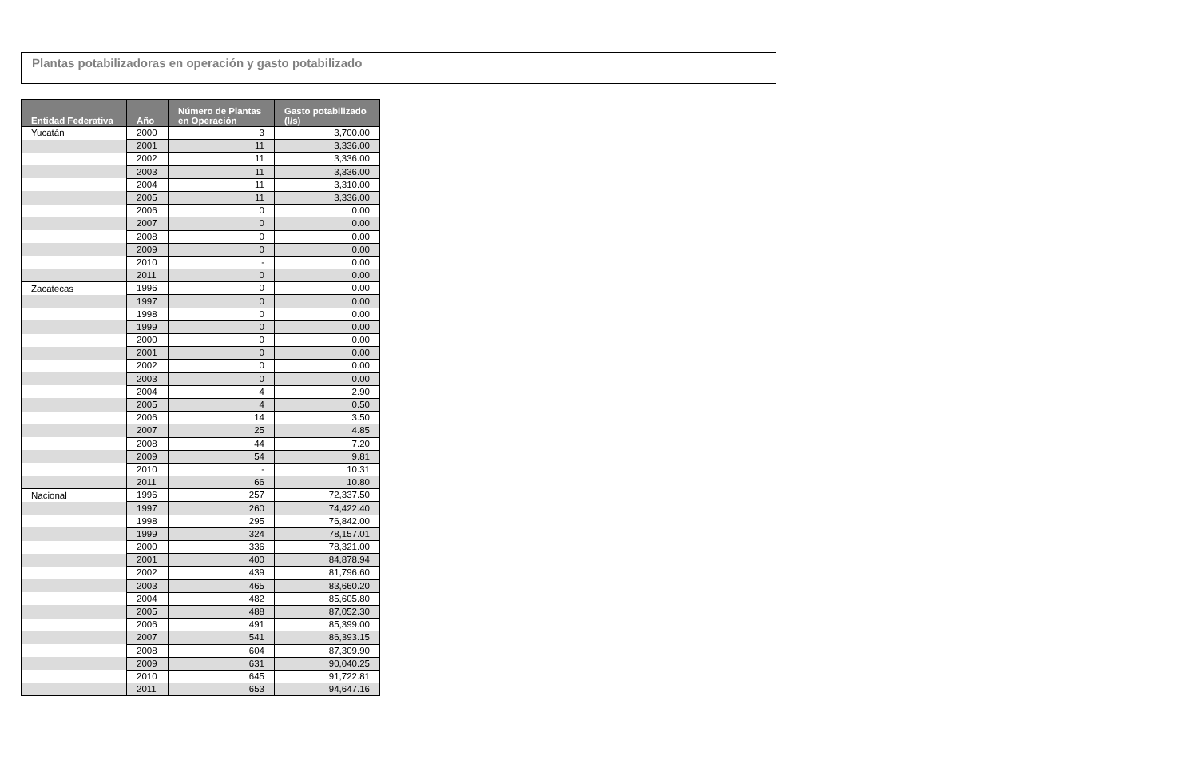Plantas potabilizadoras en operación y gasto potabilizado
| Entidad Federativa | Año | Número de Plantas en Operación | Gasto potabilizado (l/s) |
| --- | --- | --- | --- |
| Yucatán | 2000 | 3 | 3,700.00 |
| | 2001 | 11 | 3,336.00 |
| | 2002 | 11 | 3,336.00 |
| | 2003 | 11 | 3,336.00 |
| | 2004 | 11 | 3,310.00 |
| | 2005 | 11 | 3,336.00 |
| | 2006 | 0 | 0.00 |
| | 2007 | 0 | 0.00 |
| | 2008 | 0 | 0.00 |
| | 2009 | 0 | 0.00 |
| | 2010 | - | 0.00 |
| | 2011 | 0 | 0.00 |
| Zacatecas | 1996 | 0 | 0.00 |
| | 1997 | 0 | 0.00 |
| | 1998 | 0 | 0.00 |
| | 1999 | 0 | 0.00 |
| | 2000 | 0 | 0.00 |
| | 2001 | 0 | 0.00 |
| | 2002 | 0 | 0.00 |
| | 2003 | 0 | 0.00 |
| | 2004 | 4 | 2.90 |
| | 2005 | 4 | 0.50 |
| | 2006 | 14 | 3.50 |
| | 2007 | 25 | 4.85 |
| | 2008 | 44 | 7.20 |
| | 2009 | 54 | 9.81 |
| | 2010 | - | 10.31 |
| | 2011 | 66 | 10.80 |
| Nacional | 1996 | 257 | 72,337.50 |
| | 1997 | 260 | 74,422.40 |
| | 1998 | 295 | 76,842.00 |
| | 1999 | 324 | 78,157.01 |
| | 2000 | 336 | 78,321.00 |
| | 2001 | 400 | 84,878.94 |
| | 2002 | 439 | 81,796.60 |
| | 2003 | 465 | 83,660.20 |
| | 2004 | 482 | 85,605.80 |
| | 2005 | 488 | 87,052.30 |
| | 2006 | 491 | 85,399.00 |
| | 2007 | 541 | 86,393.15 |
| | 2008 | 604 | 87,309.90 |
| | 2009 | 631 | 90,040.25 |
| | 2010 | 645 | 91,722.81 |
| | 2011 | 653 | 94,647.16 |